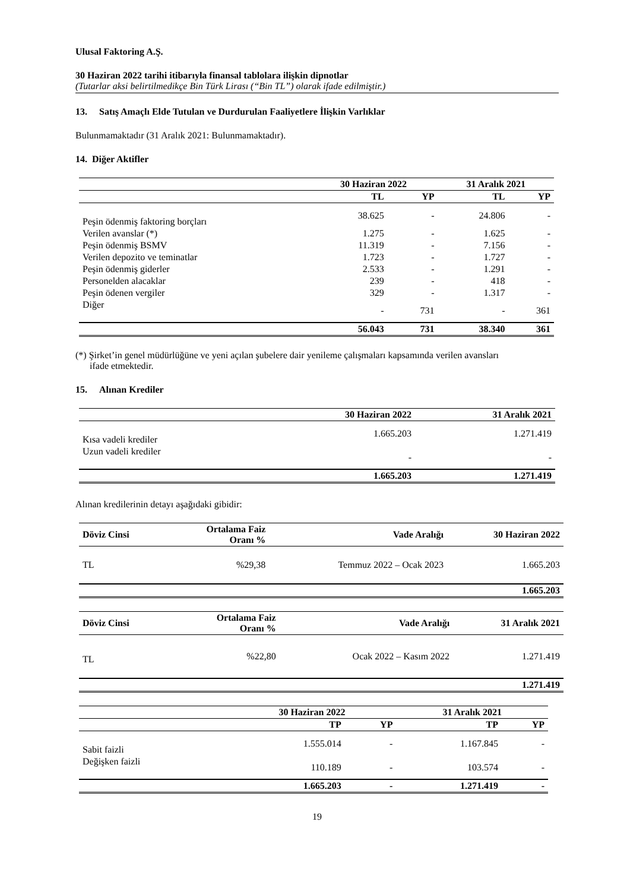Ulusal Faktoring A.Ş.
30 Haziran 2022 tarihi itibarıyla finansal tablolara ilişkin dipnotlar
(Tutarlar aksi belirtilmedikçe Bin Türk Lirası (“Bin TL”) olarak ifade edilmiştir.)
13. Satış Amaçlı Elde Tutulan ve Durdurulan Faaliyetlere İlişkin Varlıklar
Bulunmamaktadır (31 Aralık 2021: Bulunmamaktadır).
14. Diğer Aktifler
| | 30 Haziran 2022 | | 31 Aralık 2021 | |
| --- | --- | --- | --- | --- |
| | TL | YP | TL | YP |
| Peşin ödenmiş faktoring borçları | 38.625 | - | 24.806 | - |
| Verilen avanslar (*) | 1.275 | - | 1.625 | - |
| Peşin ödenmiş BSMV | 11.319 | - | 7.156 | - |
| Verilen depozito ve teminatlar | 1.723 | - | 1.727 | - |
| Peşin ödenmiş giderler | 2.533 | - | 1.291 | - |
| Personelden alacaklar | 239 | - | 418 | - |
| Peşin ödenen vergiler | 329 | - | 1.317 | - |
| Diğer | - | 731 | - | 361 |
| | 56.043 | 731 | 38.340 | 361 |
(*) Şirket’in genel müdürlüğüne ve yeni açılan şubelere dair yenileme çalışmaları kapsamında verilen avansları
ifade etmektedir.
15. Alınan Krediler
| | 30 Haziran 2022 | 31 Aralık 2021 |
| --- | --- | --- |
| Kısa vadeli krediler | 1.665.203 | 1.271.419 |
| Uzun vadeli krediler | - | - |
| | 1.665.203 | 1.271.419 |
Alınan kredilerinin detayı aşağıdaki gibidir:
| Döviz Cinsi | Ortalama Faiz Oranı % | Vade Aralığı | 30 Haziran 2022 |
| --- | --- | --- | --- |
| TL | %29,38 | Temmuz 2022 – Ocak 2023 | 1.665.203 |
| | | | 1.665.203 |
| Döviz Cinsi | Ortalama Faiz Oranı % | Vade Aralığı | 31 Aralık 2021 |
| --- | --- | --- | --- |
| TL | %22,80 | Ocak 2022 – Kasım 2022 | 1.271.419 |
| | | | 1.271.419 |
| | 30 Haziran 2022 | | 31 Aralık 2021 | |
| --- | --- | --- | --- | --- |
| | TP | YP | TP | YP |
| Sabit faizli | 1.555.014 | - | 1.167.845 | - |
| Değişken faizli | 110.189 | - | 103.574 | - |
| | 1.665.203 | - | 1.271.419 | - |
19